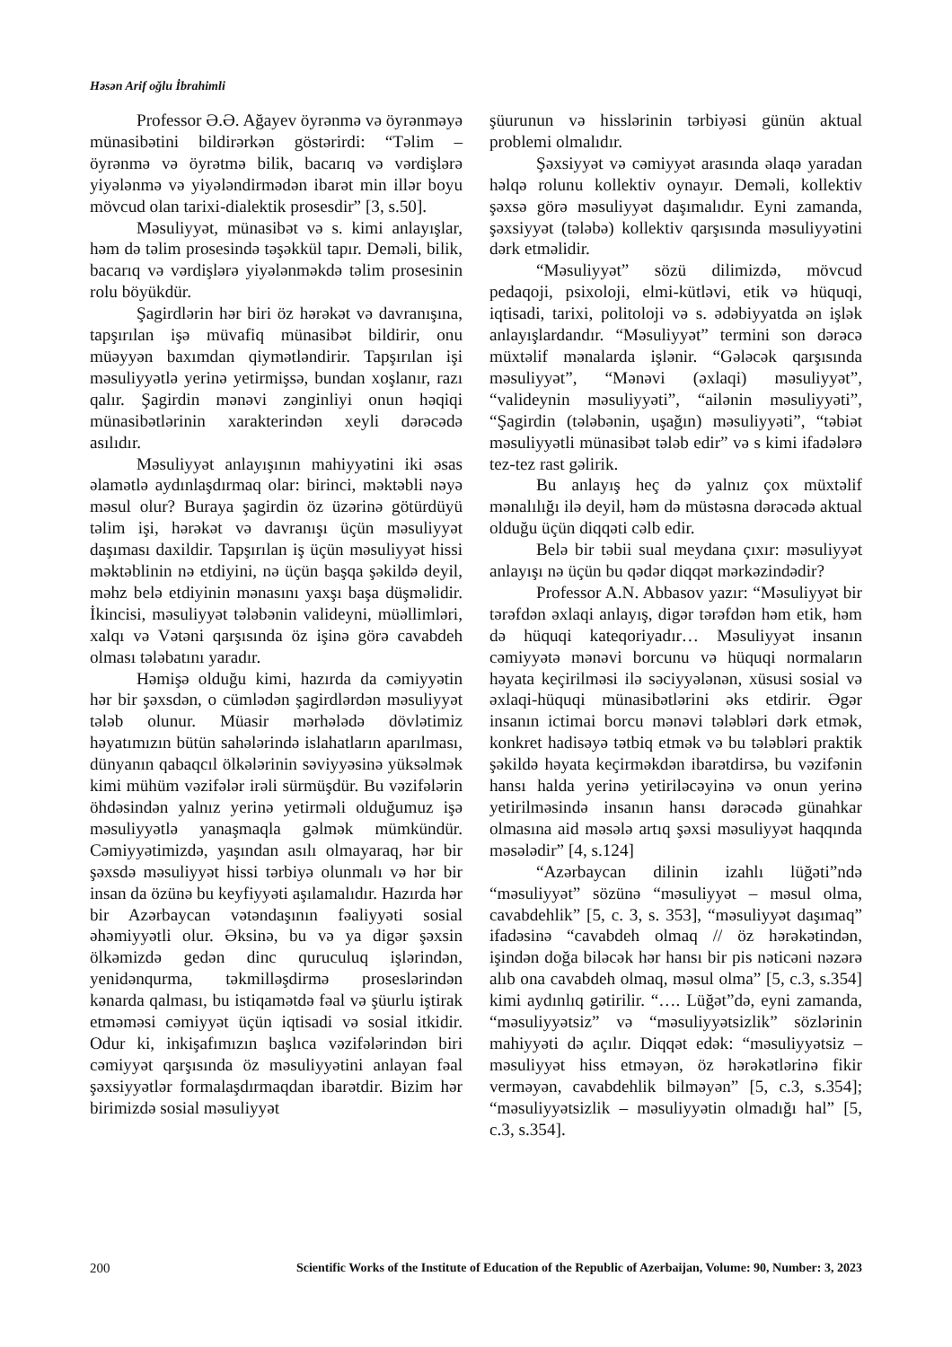Həsən Arif oğlu İbrahimli
Professor Ə.Ə. Ağayev öyrənmə və öyrənməyə münasibətini bildirərkən göstərirdi: “Təlim – öyrənmə və öyrətmə bilik, bacarıq və vərdişlərə yiyələnmə və yiyələndirmədən ibarət min illər boyu mövcud olan tarixi-dialektik prosesdir” [3, s.50].
Məsuliyyət, münasibət və s. kimi anlayışlar, həm də təlim prosesində təşəkkül tapır. Deməli, bilik, bacarıq və vərdişlərə yiyələnməkdə təlim prosesinin rolu böyükdür.
Şagirdlərin hər biri öz hərəkət və davranışına, tapşırılan işə müvafiq münasibət bildirir, onu müəyyən baxımdan qiymətləndirir. Tapşırılan işi məsuliyyətlə yerinə yetirmişsə, bundan xoşlanır, razı qalır. Şagirdin mənəvi zənginliyi onun həqiqi münasibətlərinin xarakterindən xeyli dərəcədə asılıdır.
Məsuliyyət anlayışının mahiyyətini iki əsas əlamətlə aydınlaşdırmaq olar: birinci, məktəbli nəyə məsul olur? Buraya şagirdin öz üzərinə götürdüyü təlim işi, hərəkət və davranışı üçün məsuliyyət daşıması daxildir. Tapşırılan iş üçün məsuliyyət hissi məktəblinin nə etdiyini, nə üçün başqa şəkildə deyil, məhz belə etdiyinin mənasını yaxşı başa düşməlidir. İkincisi, məsuliyyət tələbənin valideyni, müəllimləri, xalqı və Vətəni qarşısında öz işinə görə cavabdeh olması tələbatını yaradır.
Həmişə olduğu kimi, hazırda da cəmiyyətin hər bir şəxsdən, o cümlədən şagirdlərdən məsuliyyət tələb olunur. Müasir mərhələdə dövlətimiz həyatımızın bütün sahələrində islahatların aparılması, dünyanın qabaqcıl ölkələrinin səviyyəsinə yüksəlmək kimi mühüm vəzifələr irəli sürmüşdür. Bu vəzifələrin öhdəsindən yalnız yerinə yetirməli olduğumuz işə məsuliyyətlə yanaşmaqla gəlmək mümkündür. Cəmiyyətimizdə, yaşından asılı olmayaraq, hər bir şəxsdə məsuliyyət hissi tərbiyə olunmalı və hər bir insan da özünə bu keyfiyyəti aşılamalıdır. Hazırda hər bir Azərbaycan vətəndaşının fəaliyyəti sosial əhəmiyyətli olur. Əksinə, bu və ya digər şəxsin ölkəmizdə gedən dinc quruculuq işlərindən, yenidənqurma, təkmilləşdirmə proseslərindən kənarda qalması, bu istiqamətdə fəal və şüurlu iştirak etməməsi cəmiyyət üçün iqtisadi və sosial itkidir. Odur ki, inkişafımızın başlıca vəzifələrindən biri cəmiyyət qarşısında öz məsuliyyətini anlayan fəal şəxsiyyətlər formalaşdırmaqdan ibarətdir. Bizim hər birimizdə sosial məsuliyyət
şüurunun və hisslərinin tərbiyəsi günün aktual problemi olmalıdır.
Şəxsiyyət və cəmiyyət arasında əlaqə yaradan həlqə rolunu kollektiv oynayır. Deməli, kollektiv şəxsə görə məsuliyyət daşımalıdır. Eyni zamanda, şəxsiyyət (tələbə) kollektiv qarşısında məsuliyyətini dərk etməlidir.
“Məsuliyyət” sözü dilimizdə, mövcud pedaqoji, psixoloji, elmi-kütləvi, etik və hüquqi, iqtisadi, tarixi, politoloji və s. ədəbiyyatda ən işlək anlayışlardandır. “Məsuliyyət” termini son dərəcə müxtəlif mənalarda işlənir. “Gələcək qarşısında məsuliyyət”, “Mənəvi (əxlaqi) məsuliyyət”, “valideynin məsuliyyəti”, “ailənin məsuliyyəti”, “Şagirdin (tələbənin, uşağın) məsuliyyəti”, “təbiət məsuliyyətli münasibət tələb edir” və s kimi ifadələrə tez-tez rast gəlirik.
Bu anlayış heç də yalnız çox müxtəlif mənalılığı ilə deyil, həm də müstəsna dərəcədə aktual olduğu üçün diqqəti cəlb edir.
Belə bir təbii sual meydana çıxır: məsuliyyət anlayışı nə üçün bu qədər diqqət mərkəzindədir?
Professor A.N. Abbasov yazır: “Məsuliyyət bir tərəfdən əxlaqi anlayış, digər tərəfdən həm etik, həm də hüquqi kateqoriyadır… Məsuliyyət insanın cəmiyyətə mənəvi borcunu və hüquqi normaların həyata keçirilməsi ilə səciyyələnən, xüsusi sosial və əxlaqi-hüquqi münasibətlərini əks etdirir. Əgər insanın ictimai borcu mənəvi tələbləri dərk etmək, konkret hadisəyə tətbiq etmək və bu tələbləri praktik şəkildə həyata keçirməkdən ibarətdirsə, bu vəzifənin hansı halda yerinə yetiriləcəyinə və onun yerinə yetirilməsində insanın hansı dərəcədə günahkar olmasına aid məsələ artıq şəxsi məsuliyyət haqqında məsələdir” [4, s.124]
“Azərbaycan dilinin izahlı lüğəti”ndə “məsuliyyət” sözünə “məsuliyyət – məsul olma, cavabdehlik” [5, c. 3, s. 353], “məsuliyyət daşımaq” ifadəsinə “cavabdeh olmaq // öz hərəkətindən, işindən doğa biləcək hər hansı bir pis nəticəni nəzərə alıb ona cavabdeh olmaq, məsul olma” [5, c.3, s.354] kimi aydınlıq gətirilir. “…. Lüğət”də, eyni zamanda, “məsuliyyətsiz” və “məsuliyyətsizlik” sözlərinin mahiyyəti də açılır. Diqqət edək: “məsuliyyətsiz – məsuliyyət hiss etməyən, öz hərəkətlərinə fikir verməyən, cavabdehlik bilməyən” [5, c.3, s.354]; “məsuliyyətsizlik – məsuliyyətin olmadığı hal” [5, c.3, s.354].
200 Scientific Works of the Institute of Education of the Republic of Azerbaijan, Volume: 90, Number: 3, 2023